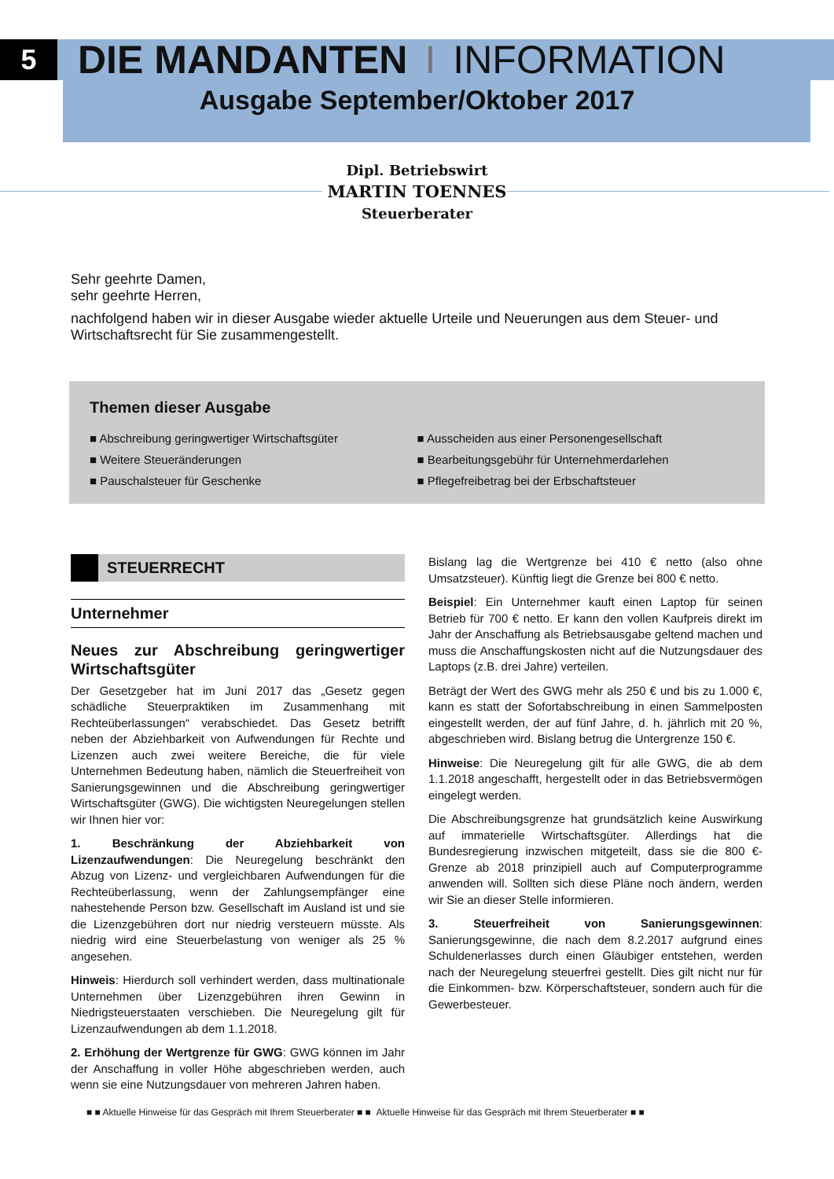5 DIE MANDANTEN I INFORMATION
Ausgabe September/Oktober 2017
Dipl. Betriebswirt
MARTIN TOENNES
Steuerberater
Sehr geehrte Damen,
sehr geehrte Herren,
nachfolgend haben wir in dieser Ausgabe wieder aktuelle Urteile und Neuerungen aus dem Steuer- und Wirtschaftsrecht für Sie zusammengestellt.
Themen dieser Ausgabe
■ Abschreibung geringwertiger Wirtschaftsgüter
■ Weitere Steueränderungen
■ Pauschalsteuer für Geschenke
■ Ausscheiden aus einer Personengesellschaft
■ Bearbeitungsgebühr für Unternehmerdarlehen
■ Pflegefreibetrag bei der Erbschaftsteuer
STEUERRECHT
Unternehmer
Neues zur Abschreibung geringwertiger Wirtschaftsgüter
Der Gesetzgeber hat im Juni 2017 das „Gesetz gegen schädliche Steuerpraktiken im Zusammenhang mit Rechteüberlassungen“ verabschiedet. Das Gesetz betrifft neben der Abziehbarkeit von Aufwendungen für Rechte und Lizenzen auch zwei weitere Bereiche, die für viele Unternehmen Bedeutung haben, nämlich die Steuerfreiheit von Sanierungsgewinnen und die Abschreibung geringwertiger Wirtschaftsgüter (GWG). Die wichtigsten Neuregelungen stellen wir Ihnen hier vor:
1. Beschränkung der Abziehbarkeit von Lizenzaufwendungen: Die Neuregelung beschränkt den Abzug von Lizenz- und vergleichbaren Aufwendungen für die Rechteüberlassung, wenn der Zahlungsempfänger eine nahestehende Person bzw. Gesellschaft im Ausland ist und sie die Lizenzgebühren dort nur niedrig versteuern müsste. Als niedrig wird eine Steuerbelastung von weniger als 25 % angesehen.
Hinweis: Hierdurch soll verhindert werden, dass multinationale Unternehmen über Lizenzgebühren ihren Gewinn in Niedrigsteuerstaaten verschieben. Die Neuregelung gilt für Lizenzaufwendungen ab dem 1.1.2018.
2. Erhöhung der Wertgrenze für GWG: GWG können im Jahr der Anschaffung in voller Höhe abgeschrieben werden, auch wenn sie eine Nutzungsdauer von mehreren Jahren haben.
Bislang lag die Wertgrenze bei 410 € netto (also ohne Umsatzsteuer). Künftig liegt die Grenze bei 800 € netto.
Beispiel: Ein Unternehmer kauft einen Laptop für seinen Betrieb für 700 € netto. Er kann den vollen Kaufpreis direkt im Jahr der Anschaffung als Betriebsausgabe geltend machen und muss die Anschaffungskosten nicht auf die Nutzungsdauer des Laptops (z.B. drei Jahre) verteilen.
Beträgt der Wert des GWG mehr als 250 € und bis zu 1.000 €, kann es statt der Sofortabschreibung in einen Sammelposten eingestellt werden, der auf fünf Jahre, d. h. jährlich mit 20 %, abgeschrieben wird. Bislang betrug die Untergrenze 150 €.
Hinweise: Die Neuregelung gilt für alle GWG, die ab dem 1.1.2018 angeschafft, hergestellt oder in das Betriebsvermögen eingelegt werden.
Die Abschreibungsgrenze hat grundsätzlich keine Auswirkung auf immaterielle Wirtschaftsgüter. Allerdings hat die Bundesregierung inzwischen mitgeteilt, dass sie die 800 €-Grenze ab 2018 prinzipiell auch auf Computerprogramme anwenden will. Sollten sich diese Pläne noch ändern, werden wir Sie an dieser Stelle informieren.
3. Steuerfreiheit von Sanierungsgewinnen: Sanierungsgewinne, die nach dem 8.2.2017 aufgrund eines Schuldenerlasses durch einen Gläubiger entstehen, werden nach der Neuregelung steuerfrei gestellt. Dies gilt nicht nur für die Einkommen- bzw. Körperschaftsteuer, sondern auch für die Gewerbesteuer.
■ ■ Aktuelle Hinweise für das Gespräch mit Ihrem Steuerberater ■ ■ Aktuelle Hinweise für das Gespräch mit Ihrem Steuerberater ■ ■